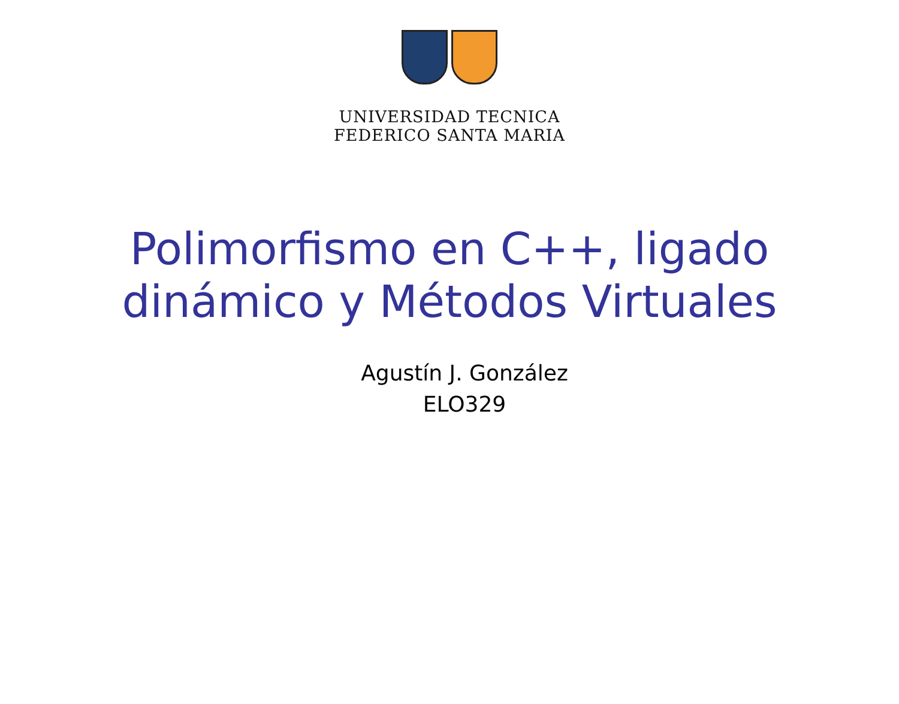UNIVERSIDAD TECNICA
FEDERICO SANTA MARIA
Polimorfismo en C++, ligado
dinámico y Métodos Virtuales
Agustín J. González
ELO329